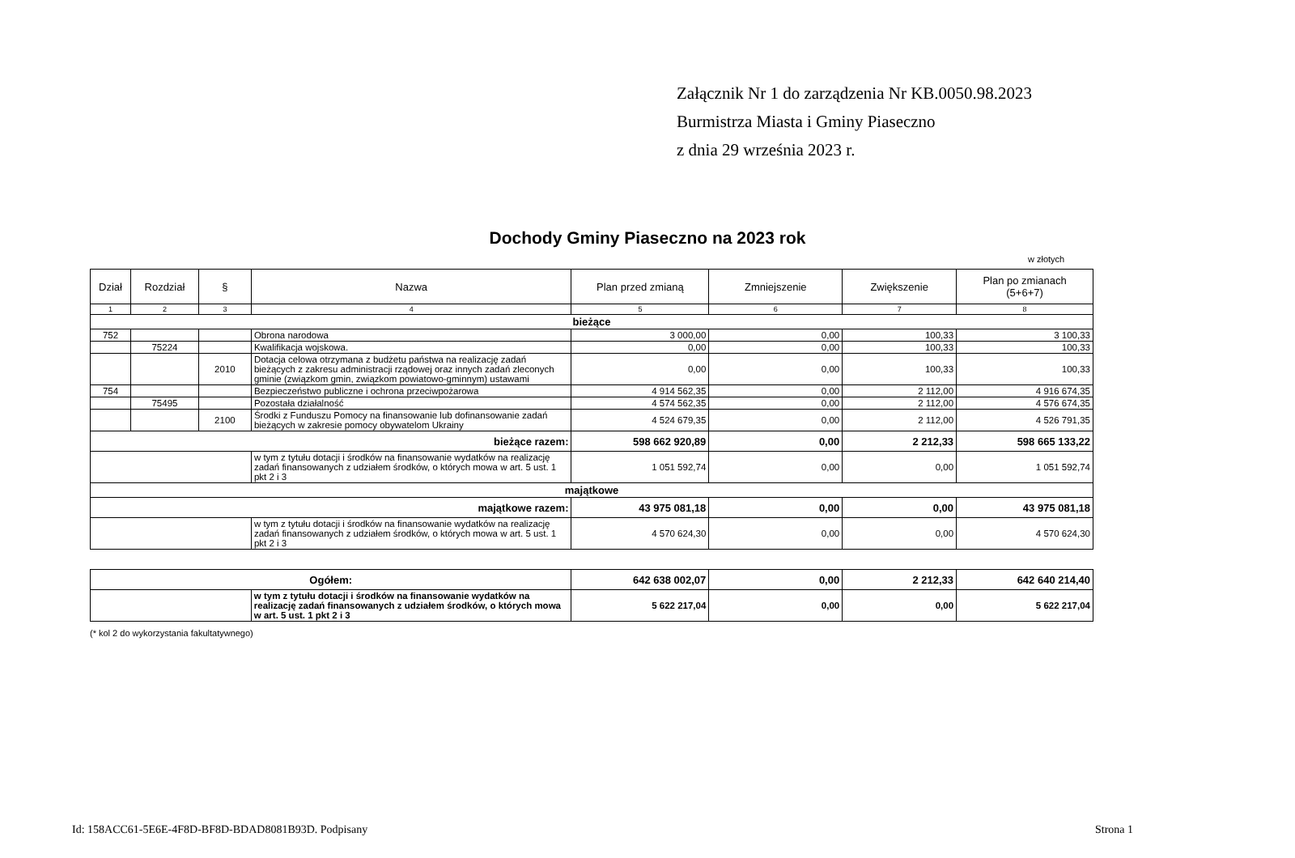Załącznik Nr 1 do zarządzenia Nr KB.0050.98.2023
Burmistrza Miasta i Gminy Piaseczno
z dnia 29 września 2023 r.
Dochody Gminy Piaseczno na 2023 rok
w złotych
| Dział | Rozdział | § | Nazwa | Plan przed zmianą | Zmniejszenie | Zwiększenie | Plan po zmianach (5+6+7) |
| --- | --- | --- | --- | --- | --- | --- | --- |
| 1 | 2 | 3 | 4 | 5 | 6 | 7 | 8 |
| bieżące | | | | | | | |
| 752 | | | Obrona narodowa | 3 000,00 | 0,00 | 100,33 | 3 100,33 |
| | 75224 | | Kwalifikacja wojskowa. | 0,00 | 0,00 | 100,33 | 100,33 |
| | | 2010 | Dotacja celowa otrzymana z budżetu państwa na realizację zadań bieżących z zakresu administracji rządowej oraz innych zadań zleconych gminie (związkom gmin, związkom powiatowo-gminnym) ustawami | 0,00 | 0,00 | 100,33 | 100,33 |
| 754 | | | Bezpieczeństwo publiczne i ochrona przeciwpożarowa | 4 914 562,35 | 0,00 | 2 112,00 | 4 916 674,35 |
| | 75495 | | Pozostała działalność | 4 574 562,35 | 0,00 | 2 112,00 | 4 576 674,35 |
| | | 2100 | Środki z Funduszu Pomocy na finansowanie lub dofinansowanie zadań bieżących w zakresie pomocy obywatelom Ukrainy | 4 524 679,35 | 0,00 | 2 112,00 | 4 526 791,35 |
| bieżące razem: | | | | 598 662 920,89 | 0,00 | 2 212,33 | 598 665 133,22 |
| | | | w tym z tytułu dotacji i środków na finansowanie wydatków na realizację zadań finansowanych z udziałem środków, o których mowa w art. 5 ust. 1 pkt 2 i 3 | 1 051 592,74 | 0,00 | 0,00 | 1 051 592,74 |
| majątkowe | | | | | | | |
| majątkowe razem: | | | | 43 975 081,18 | 0,00 | 0,00 | 43 975 081,18 |
| | | | w tym z tytułu dotacji i środków na finansowanie wydatków na realizację zadań finansowanych z udziałem środków, o których mowa w art. 5 ust. 1 pkt 2 i 3 | 4 570 624,30 | 0,00 | 0,00 | 4 570 624,30 |
| Ogółem: | | 642 638 002,07 | 0,00 | 2 212,33 | 642 640 214,40 |
| | w tym z tytułu dotacji i środków na finansowanie wydatków na realizację zadań finansowanych z udziałem środków, o których mowa w art. 5 ust. 1 pkt 2 i 3 | 5 622 217,04 | 0,00 | 0,00 | 5 622 217,04 |
(* kol 2 do wykorzystania fakultatywnego)
Id: 158ACC61-5E6E-4F8D-BF8D-BDAD8081B93D. Podpisany
Strona 1